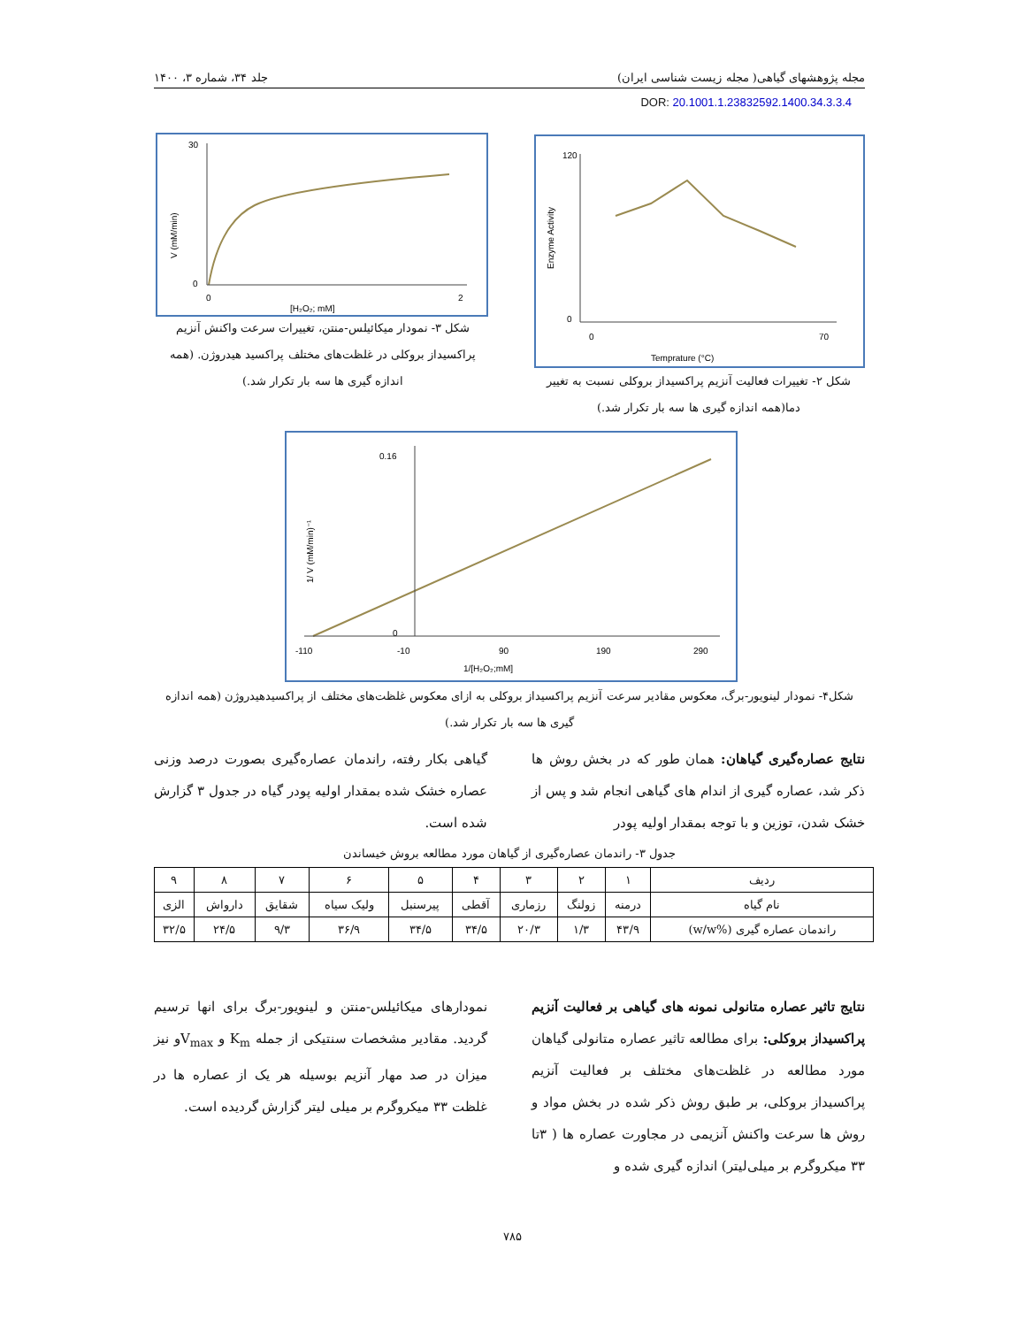مجله پژوهشهای گیاهی( مجله زیست شناسی ایران) جلد ۳۴، شماره ۳، ۱۴۰۰
DOR: 20.1001.1.23832592.1400.34.3.3.4
120
0
0
70
Temprature (°C)
Enzyme Activity
شکل ۲- تغییرات فعالیت آنزیم پراکسیداز بروکلی نسبت به تغییر دما(همه اندازه گیری ها سه بار تکرار شد.)
30
0
0
2
[H₂O₂; mM]
V (mM/min)
شکل ۳- نمودار میکائیلس-منتن، تغییرات سرعت واکنش آنزیم پراکسیداز بروکلی در غلظت‌های مختلف پراکسید هیدروژن. (همه اندازه گیری ها سه بار تکرار شد.)
0.16
0
-110
-10
90
190
290
1/[H₂O₂;mM]
1/ V (mM/min)⁻¹
شکل۴- نمودار لینویور-برگ، معکوس مقادیر سرعت آنزیم پراکسیداز بروکلی به ازای معکوس غلظت‌های مختلف از پراکسیدهیدروژن (همه اندازه گیری ها سه بار تکرار شد.)
نتایج عصاره‌گیری گیاهان: همان طور که در بخش روش ها ذکر شد، عصاره گیری از اندام های گیاهی انجام شد و پس از خشک شدن، توزین و با توجه بمقدار اولیه پودر
گیاهی بکار رفته، راندمان عصاره‌گیری بصورت درصد وزنی عصاره خشک شده بمقدار اولیه پودر گیاه در جدول ۳ گزارش شده است.
جدول ۳- راندمان عصاره‌گیری از گیاهان مورد مطالعه بروش خیساندن
| ردیف | ۱ | ۲ | ۳ | ۴ | ۵ | ۶ | ۷ | ۸ | ۹ |
| --- | --- | --- | --- | --- | --- | --- | --- | --- | --- |
| نام گیاه | درمنه | زولنگ | رزماری | آقطی | پیرسنبل | ولیک سیاه | شقایق | دارواش | الزی |
| راندمان عصاره گیری (%w/w) | ۴۳/۹ | ۱/۳ | ۲۰/۳ | ۳۴/۵ | ۳۴/۵ | ۳۶/۹ | ۹/۳ | ۲۴/۵ | ۳۲/۵ |
نتایج تاثیر عصاره متانولی نمونه های گیاهی بر فعالیت آنزیم پراکسیداز بروکلی: برای مطالعه تاثیر عصاره متانولی گیاهان مورد مطالعه در غلظت‌های مختلف بر فعالیت آنزیم پراکسیداز بروکلی، بر طبق روش ذکر شده در بخش مواد و روش ها سرعت واکنش آنزیمی در مجاورت عصاره ها ( ۳تا ۳۳ میکروگرم بر میلی‌لیتر) اندازه گیری شده و
نمودارهای میکائیلس-منتن و لینویور-برگ برای انها ترسیم گردید. مقادیر مشخصات سنتیکی از جمله K<sub>m</sub> و V<sub>max</sub>و نیز میزان در صد مهار آنزیم بوسیله هر یک از عصاره ها در غلظت ۳۳ میکروگرم بر میلی لیتر گزارش گردیده است.
۷۸۵